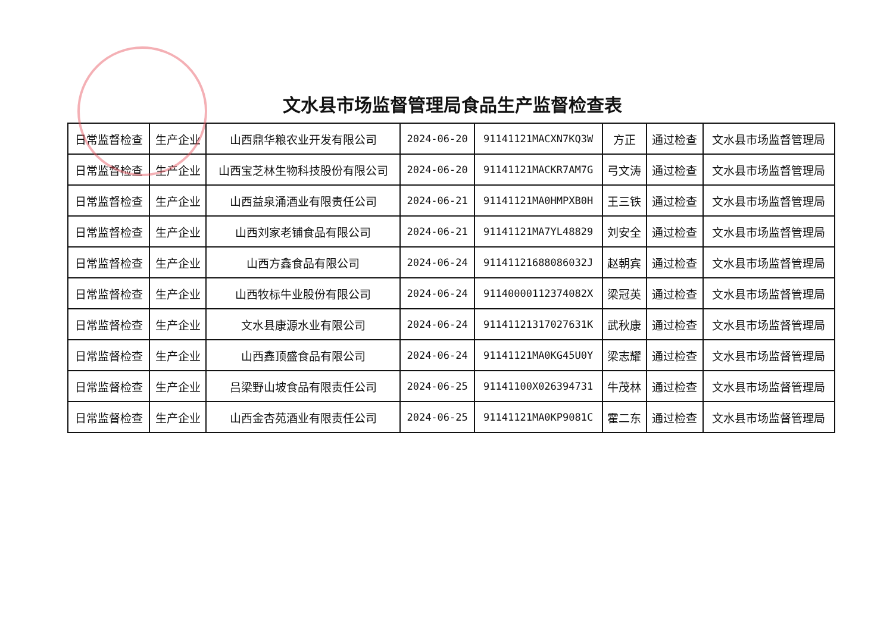文水县市场监督管理局食品生产监督检查表
| 日常监督检查 | 生产企业 | 山西鼎华粮农业开发有限公司 | 2024-06-20 | 91141121MACXN7KQ3W | 方正 | 通过检查 | 文水县市场监督管理局 |
| 日常监督检查 | 生产企业 | 山西宝芝林生物科技股份有限公司 | 2024-06-20 | 91141121MACKR7AM7G | 弓文涛 | 通过检查 | 文水县市场监督管理局 |
| 日常监督检查 | 生产企业 | 山西益泉涌酒业有限责任公司 | 2024-06-21 | 91141121MA0HMPXB0H | 王三铁 | 通过检查 | 文水县市场监督管理局 |
| 日常监督检查 | 生产企业 | 山西刘家老铺食品有限公司 | 2024-06-21 | 91141121MA7YL48829 | 刘安全 | 通过检查 | 文水县市场监督管理局 |
| 日常监督检查 | 生产企业 | 山西方鑫食品有限公司 | 2024-06-24 | 91141121688086032J | 赵朝宾 | 通过检查 | 文水县市场监督管理局 |
| 日常监督检查 | 生产企业 | 山西牧标牛业股份有限公司 | 2024-06-24 | 91140000112374082X | 梁冠英 | 通过检查 | 文水县市场监督管理局 |
| 日常监督检查 | 生产企业 | 文水县康源水业有限公司 | 2024-06-24 | 91141121317027631K | 武秋康 | 通过检查 | 文水县市场监督管理局 |
| 日常监督检查 | 生产企业 | 山西鑫顶盛食品有限公司 | 2024-06-24 | 91141121MA0KG45U0Y | 梁志耀 | 通过检查 | 文水县市场监督管理局 |
| 日常监督检查 | 生产企业 | 吕梁野山坡食品有限责任公司 | 2024-06-25 | 91141100X026394731 | 牛茂林 | 通过检查 | 文水县市场监督管理局 |
| 日常监督检查 | 生产企业 | 山西金杏苑酒业有限责任公司 | 2024-06-25 | 91141121MA0KP9081C | 霍二东 | 通过检查 | 文水县市场监督管理局 |